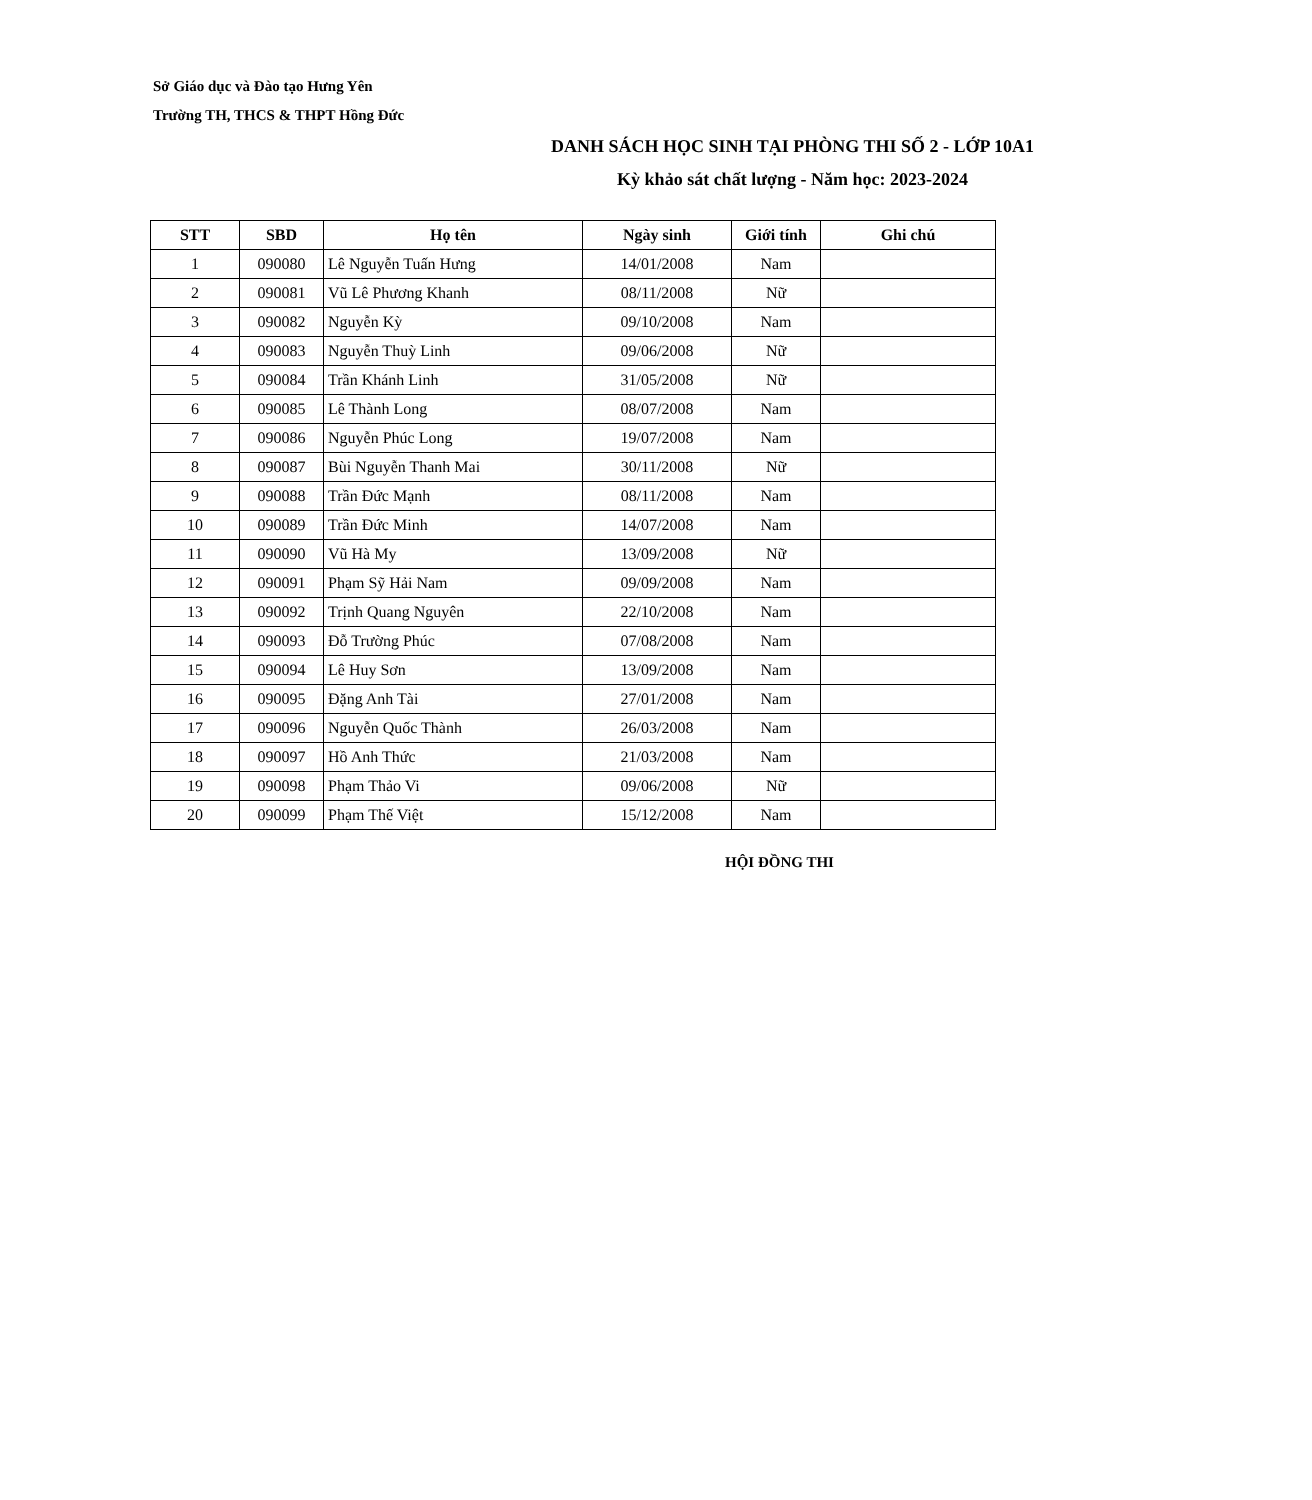Sở Giáo dục và Đào tạo Hưng Yên
Trường TH, THCS & THPT Hồng Đức
DANH SÁCH HỌC SINH TẠI PHÒNG THI SỐ 2 - LỚP 10A1
Kỳ khảo sát chất lượng - Năm học: 2023-2024
| STT | SBD | Họ tên | Ngày sinh | Giới tính | Ghi chú |
| --- | --- | --- | --- | --- | --- |
| 1 | 090080 | Lê Nguyễn Tuấn Hưng | 14/01/2008 | Nam | |
| 2 | 090081 | Vũ Lê Phương Khanh | 08/11/2008 | Nữ | |
| 3 | 090082 | Nguyễn Kỳ | 09/10/2008 | Nam | |
| 4 | 090083 | Nguyễn Thuỳ Linh | 09/06/2008 | Nữ | |
| 5 | 090084 | Trần Khánh Linh | 31/05/2008 | Nữ | |
| 6 | 090085 | Lê Thành Long | 08/07/2008 | Nam | |
| 7 | 090086 | Nguyễn Phúc Long | 19/07/2008 | Nam | |
| 8 | 090087 | Bùi Nguyễn Thanh Mai | 30/11/2008 | Nữ | |
| 9 | 090088 | Trần Đức Mạnh | 08/11/2008 | Nam | |
| 10 | 090089 | Trần Đức Minh | 14/07/2008 | Nam | |
| 11 | 090090 | Vũ Hà My | 13/09/2008 | Nữ | |
| 12 | 090091 | Phạm Sỹ Hải Nam | 09/09/2008 | Nam | |
| 13 | 090092 | Trịnh Quang Nguyên | 22/10/2008 | Nam | |
| 14 | 090093 | Đỗ Trường Phúc | 07/08/2008 | Nam | |
| 15 | 090094 | Lê Huy Sơn | 13/09/2008 | Nam | |
| 16 | 090095 | Đặng Anh Tài | 27/01/2008 | Nam | |
| 17 | 090096 | Nguyễn Quốc Thành | 26/03/2008 | Nam | |
| 18 | 090097 | Hồ Anh Thức | 21/03/2008 | Nam | |
| 19 | 090098 | Phạm Thảo Vi | 09/06/2008 | Nữ | |
| 20 | 090099 | Phạm Thế Việt | 15/12/2008 | Nam | |
HỘI ĐỒNG THI